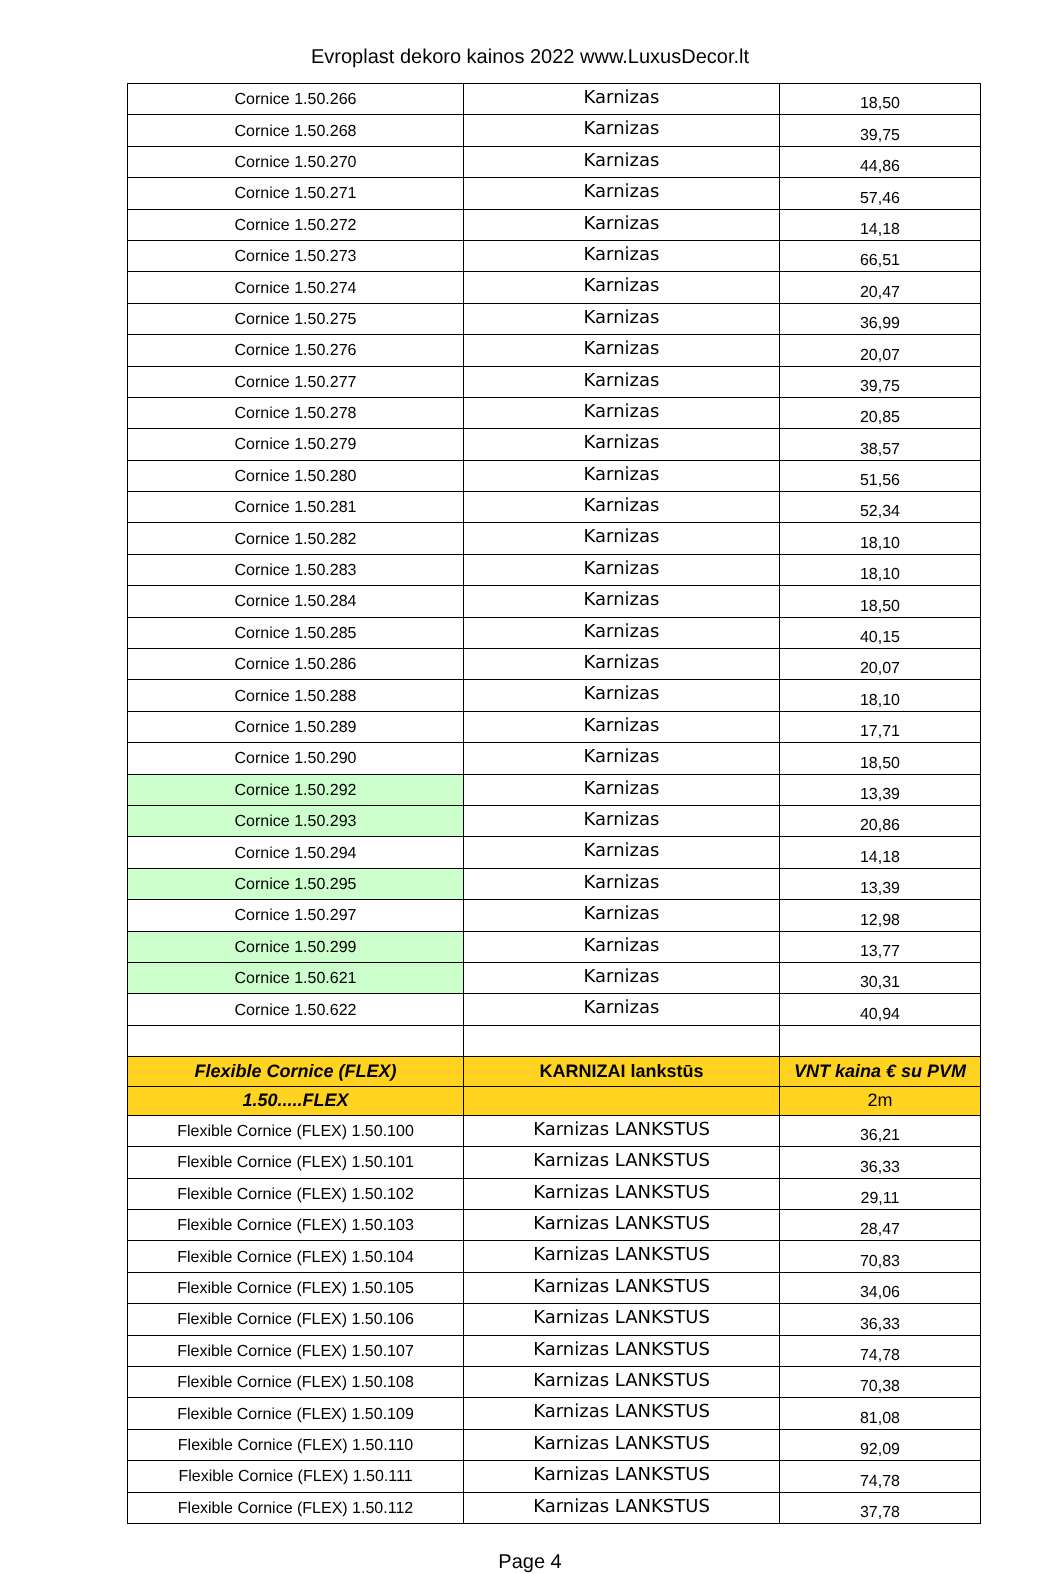Evroplast dekoro kainos 2022 www.LuxusDecor.lt
| Cornice 1.50.266 | Karnizas | 18,50 |
| Cornice 1.50.268 | Karnizas | 39,75 |
| Cornice 1.50.270 | Karnizas | 44,86 |
| Cornice 1.50.271 | Karnizas | 57,46 |
| Cornice 1.50.272 | Karnizas | 14,18 |
| Cornice 1.50.273 | Karnizas | 66,51 |
| Cornice 1.50.274 | Karnizas | 20,47 |
| Cornice 1.50.275 | Karnizas | 36,99 |
| Cornice 1.50.276 | Karnizas | 20,07 |
| Cornice 1.50.277 | Karnizas | 39,75 |
| Cornice 1.50.278 | Karnizas | 20,85 |
| Cornice 1.50.279 | Karnizas | 38,57 |
| Cornice 1.50.280 | Karnizas | 51,56 |
| Cornice 1.50.281 | Karnizas | 52,34 |
| Cornice 1.50.282 | Karnizas | 18,10 |
| Cornice 1.50.283 | Karnizas | 18,10 |
| Cornice 1.50.284 | Karnizas | 18,50 |
| Cornice 1.50.285 | Karnizas | 40,15 |
| Cornice 1.50.286 | Karnizas | 20,07 |
| Cornice 1.50.288 | Karnizas | 18,10 |
| Cornice 1.50.289 | Karnizas | 17,71 |
| Cornice 1.50.290 | Karnizas | 18,50 |
| Cornice 1.50.292 | Karnizas | 13,39 |
| Cornice 1.50.293 | Karnizas | 20,86 |
| Cornice 1.50.294 | Karnizas | 14,18 |
| Cornice 1.50.295 | Karnizas | 13,39 |
| Cornice 1.50.297 | Karnizas | 12,98 |
| Cornice 1.50.299 | Karnizas | 13,77 |
| Cornice 1.50.621 | Karnizas | 30,31 |
| Cornice 1.50.622 | Karnizas | 40,94 |
| Flexible Cornice (FLEX) | KARNIZAI lankstūs | VNT kaina € su PVM |
| 1.50.....FLEX | | 2m |
| Flexible Cornice (FLEX) 1.50.100 | Karnizas LANKSTUS | 36,21 |
| Flexible Cornice (FLEX) 1.50.101 | Karnizas LANKSTUS | 36,33 |
| Flexible Cornice (FLEX) 1.50.102 | Karnizas LANKSTUS | 29,11 |
| Flexible Cornice (FLEX) 1.50.103 | Karnizas LANKSTUS | 28,47 |
| Flexible Cornice (FLEX) 1.50.104 | Karnizas LANKSTUS | 70,83 |
| Flexible Cornice (FLEX) 1.50.105 | Karnizas LANKSTUS | 34,06 |
| Flexible Cornice (FLEX) 1.50.106 | Karnizas LANKSTUS | 36,33 |
| Flexible Cornice (FLEX) 1.50.107 | Karnizas LANKSTUS | 74,78 |
| Flexible Cornice (FLEX) 1.50.108 | Karnizas LANKSTUS | 70,38 |
| Flexible Cornice (FLEX) 1.50.109 | Karnizas LANKSTUS | 81,08 |
| Flexible Cornice (FLEX) 1.50.110 | Karnizas LANKSTUS | 92,09 |
| Flexible Cornice (FLEX) 1.50.111 | Karnizas LANKSTUS | 74,78 |
| Flexible Cornice (FLEX) 1.50.112 | Karnizas LANKSTUS | 37,78 |
Page 4